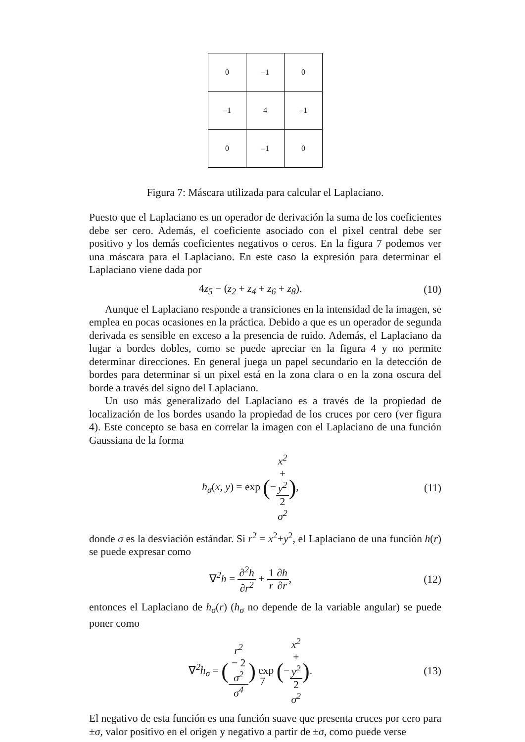| 0 | –1 | 0 |
| –1 | 4 | –1 |
| 0 | –1 | 0 |
Figura 7: Máscara utilizada para calcular el Laplaciano.
Puesto que el Laplaciano es un operador de derivación la suma de los coeficientes debe ser cero. Además, el coeficiente asociado con el pixel central debe ser positivo y los demás coeficientes negativos o ceros. En la figura 7 podemos ver una máscara para el Laplaciano. En este caso la expresión para determinar el Laplaciano viene dada por
4z<sub>5</sub> − (z<sub>2</sub> + z<sub>4</sub> + z<sub>6</sub> + z<sub>8</sub>). (10)
Aunque el Laplaciano responde a transiciones en la intensidad de la imagen, se emplea en pocas ocasiones en la práctica. Debido a que es un operador de segunda derivada es sensible en exceso a la presencia de ruido. Además, el Laplaciano da lugar a bordes dobles, como se puede apreciar en la figura 4 y no permite determinar direcciones. En general juega un papel secundario en la detección de bordes para determinar si un pixel está en la zona clara o en la zona oscura del borde a través del signo del Laplaciano.
Un uso más generalizado del Laplaciano es a través de la propiedad de localización de los bordes usando la propiedad de los cruces por cero (ver figura 4). Este concepto se basa en correlar la imagen con el Laplaciano de una función Gaussiana de la forma
h<sub>σ</sub>(x, y) = exp (−x<sup>2</sup>
+
y<sup>2</sup> 2
σ<sup>2</sup>),
(11)
donde σ es la desviación estándar. Si r<sup>2</sup> = x<sup>2</sup>+y<sup>2</sup>, el Laplaciano de una función h(r) se puede expresar como
∇<sup>2</sup>h = ∂<sup>2</sup>h ∂r<sup>2</sup> + 1 r∂h ∂r, (12)
entonces el Laplaciano de h<sub>σ</sub>(r) (h<sub>σ</sub> no depende de la variable angular) se puede poner como
∇<sup>2</sup>h<sub>σ</sub> = (r<sup>2</sup>
− 2
σ<sup>2</sup> σ<sup>4</sup>) exp (−x<sup>2</sup>
+
y<sup>2</sup> 2
σ<sup>2</sup>).
(13)
El negativo de esta función es una función suave que presenta cruces por cero para ±σ, valor positivo en el origen y negativo a partir de ±σ, como puede verse
7